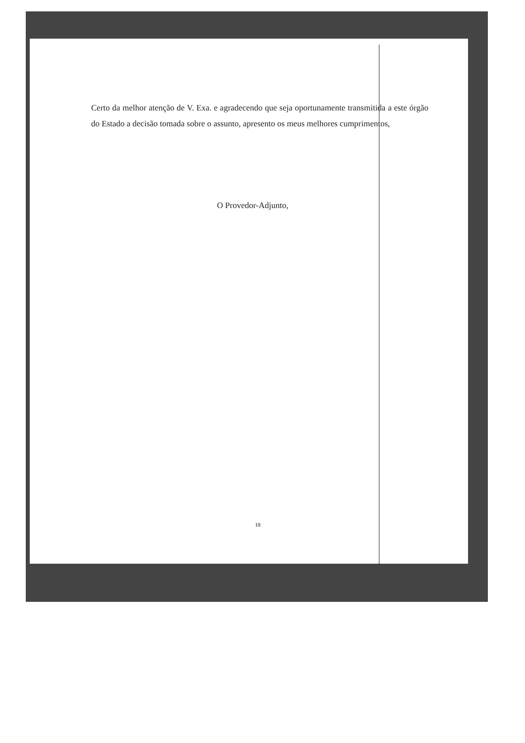Certo da melhor atenção de V. Exa. e agradecendo que seja oportunamente transmitida a este órgão do Estado a decisão tomada sobre o assunto, apresento os meus melhores cumprimentos,
O Provedor-Adjunto,
18